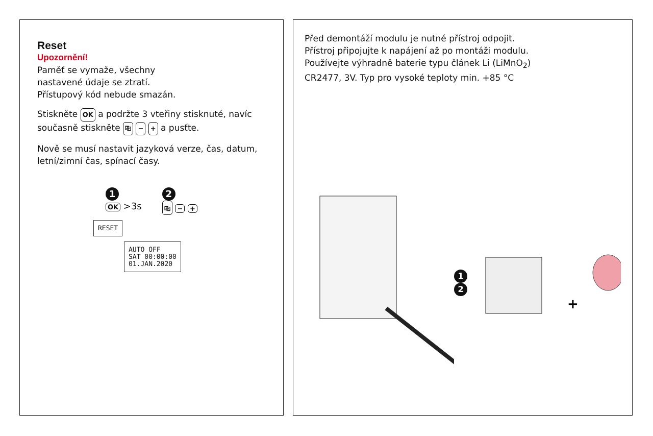Reset
Upozornění!
Paměť se vymaže, všechny
nastavené údaje se ztratí.
Přístupový kód nebude smazán.
Stiskněte OK a podržte 3 vteřiny stisknuté, navíc současně stiskněte ⎘ − + a pusťte.
Nově se musí nastavit jazyková verze, čas, datum, letní/zimní čas, spínací časy.
1
OK >3s
2
⎘ − +
RESET
AUTO OFF
SAT 00:00:00
01.JAN.2020
Před demontáží modulu je nutné přístroj odpojit.
Přístroj připojujte k napájení až po montáži modulu.
Používejte výhradně baterie typu článek Li (LiMnO<sub>2</sub>)
CR2477, 3V. Typ pro vysoké teploty min. +85 °C
1 2
+